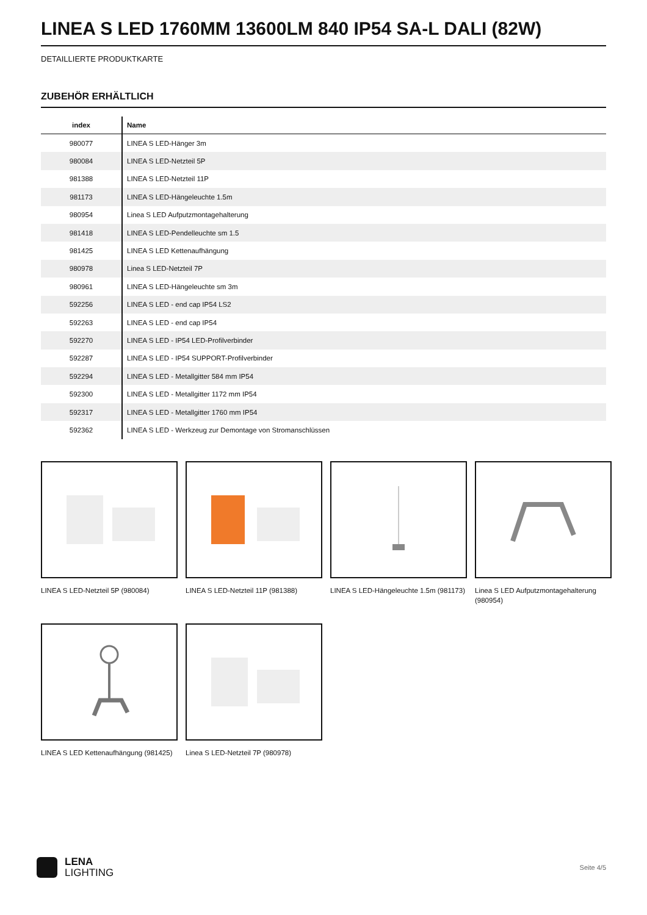LINEA S LED 1760MM 13600LM 840 IP54 SA-L DALI (82W)
DETAILLIERTE PRODUKTKARTE
ZUBEHÖR ERHÄLTLICH
| index | Name |
| --- | --- |
| 980077 | LINEA S LED-Hänger 3m |
| 980084 | LINEA S LED-Netzteil 5P |
| 981388 | LINEA S LED-Netzteil 11P |
| 981173 | LINEA S LED-Hängeleuchte 1.5m |
| 980954 | Linea S LED Aufputzmontagehalterung |
| 981418 | LINEA S LED-Pendelleuchte sm 1.5 |
| 981425 | LINEA S LED Kettenaufhängung |
| 980978 | Linea S LED-Netzteil 7P |
| 980961 | LINEA S LED-Hängeleuchte sm 3m |
| 592256 | LINEA S LED - end cap IP54 LS2 |
| 592263 | LINEA S LED - end cap IP54 |
| 592270 | LINEA S LED - IP54 LED-Profilverbinder |
| 592287 | LINEA S LED - IP54 SUPPORT-Profilverbinder |
| 592294 | LINEA S LED - Metallgitter 584 mm IP54 |
| 592300 | LINEA S LED - Metallgitter 1172 mm IP54 |
| 592317 | LINEA S LED - Metallgitter 1760 mm IP54 |
| 592362 | LINEA S LED - Werkzeug zur Demontage von Stromanschlüssen |
LINEA S LED-Netzteil 5P (980084)
LINEA S LED-Netzteil 11P (981388)
LINEA S LED-Hängeleuchte 1.5m (981173)
Linea S LED Aufputzmontagehalterung (980954)
LINEA S LED Kettenaufhängung (981425)
Linea S LED-Netzteil 7P (980978)
LENA
LIGHTING
Seite 4/5